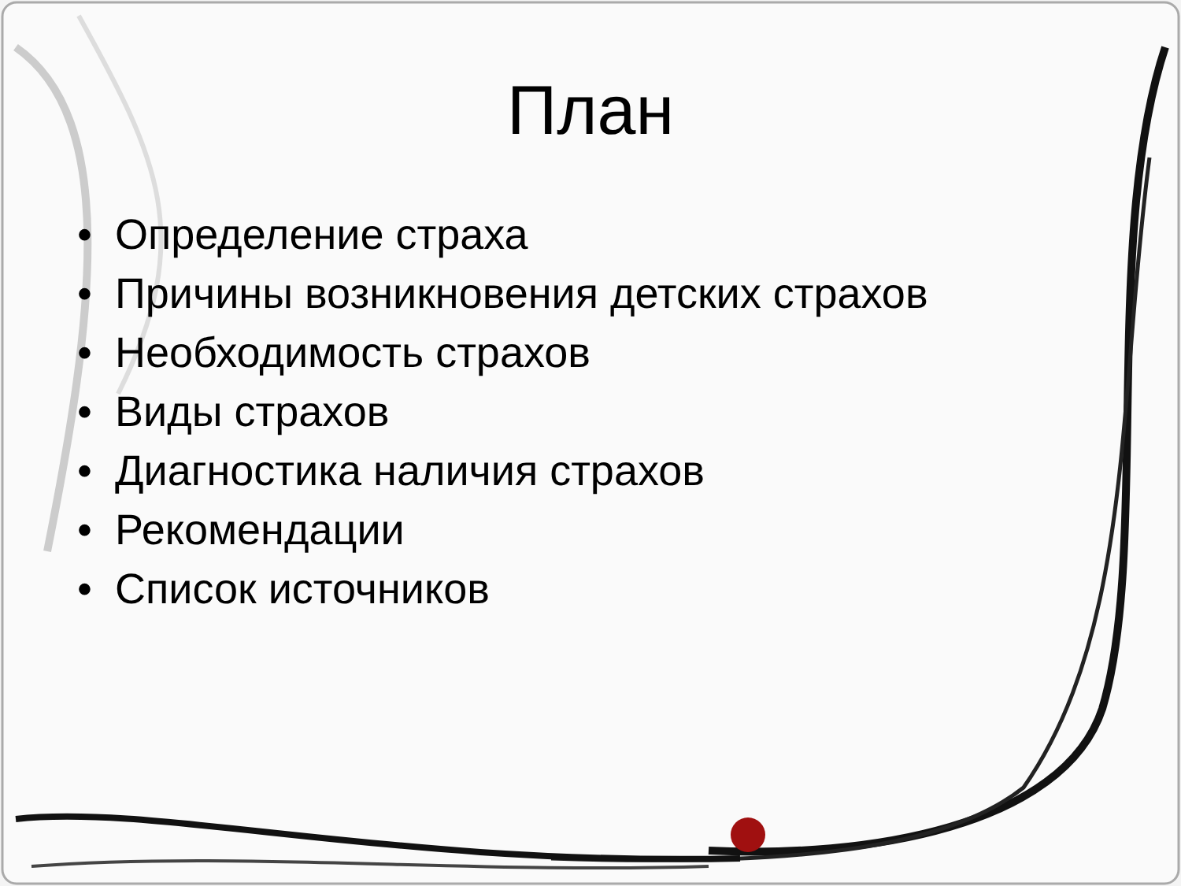План
• Определение страха
• Причины возникновения детских страхов
• Необходимость страхов
• Виды страхов
• Диагностика наличия страхов
• Рекомендации
• Список источников